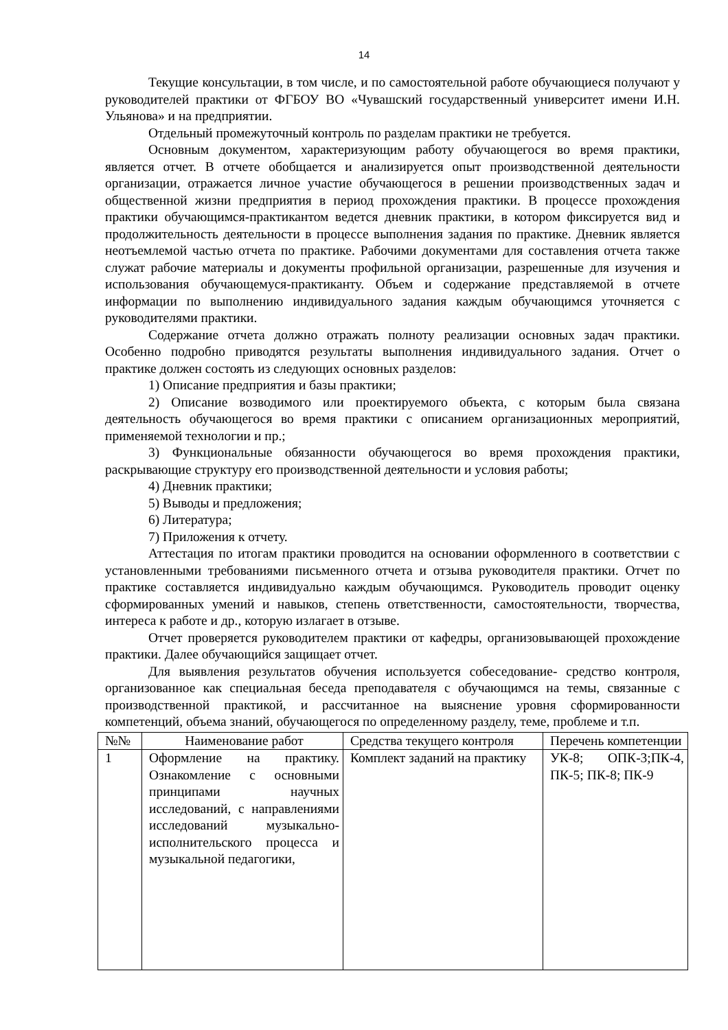14
Текущие консультации, в том числе, и по самостоятельной работе обучающиеся получают у руководителей практики от ФГБОУ ВО «Чувашский государственный университет имени И.Н. Ульянова» и на предприятии.
Отдельный промежуточный контроль по разделам практики не требуется.
Основным документом, характеризующим работу обучающегося во время практики, является отчет. В отчете обобщается и анализируется опыт производственной деятельности организации, отражается личное участие обучающегося в решении производственных задач и общественной жизни предприятия в период прохождения практики. В процессе прохождения практики обучающимся-практикантом ведется дневник практики, в котором фиксируется вид и продолжительность деятельности в процессе выполнения задания по практике. Дневник является неотъемлемой частью отчета по практике. Рабочими документами для составления отчета также служат рабочие материалы и документы профильной организации, разрешенные для изучения и использования обучающемуся-практиканту. Объем и содержание представляемой в отчете информации по выполнению индивидуального задания каждым обучающимся уточняется с руководителями практики.
Содержание отчета должно отражать полноту реализации основных задач практики. Особенно подробно приводятся результаты выполнения индивидуального задания. Отчет о практике должен состоять из следующих основных разделов:
1) Описание предприятия и базы практики;
2) Описание возводимого или проектируемого объекта, с которым была связана деятельность обучающегося во время практики с описанием организационных мероприятий, применяемой технологии и пр.;
3) Функциональные обязанности обучающегося во время прохождения практики, раскрывающие структуру его производственной деятельности и условия работы;
4) Дневник практики;
5) Выводы и предложения;
6) Литература;
7) Приложения к отчету.
Аттестация по итогам практики проводится на основании оформленного в соответствии с установленными требованиями письменного отчета и отзыва руководителя практики. Отчет по практике составляется индивидуально каждым обучающимся. Руководитель проводит оценку сформированных умений и навыков, степень ответственности, самостоятельности, творчества, интереса к работе и др., которую излагает в отзыве.
Отчет проверяется руководителем практики от кафедры, организовывающей прохождение практики. Далее обучающийся защищает отчет.
Для выявления результатов обучения используется собеседование- средство контроля, организованное как специальная беседа преподавателя с обучающимся на темы, связанные с производственной практикой, и рассчитанное на выяснение уровня сформированности компетенций, объема знаний, обучающегося по определенному разделу, теме, проблеме и т.п.
| №№ | Наименование работ | Средства текущего контроля | Перечень компетенции |
| 1 | Оформление на практику. Ознакомление с основными принципами научных исследований, с направлениями исследований музыкально-исполнительского процесса и музыкальной педагогики, | Комплект заданий на практику | УК-8; ОПК-3;ПК-4, ПК-5; ПК-8; ПК-9 |